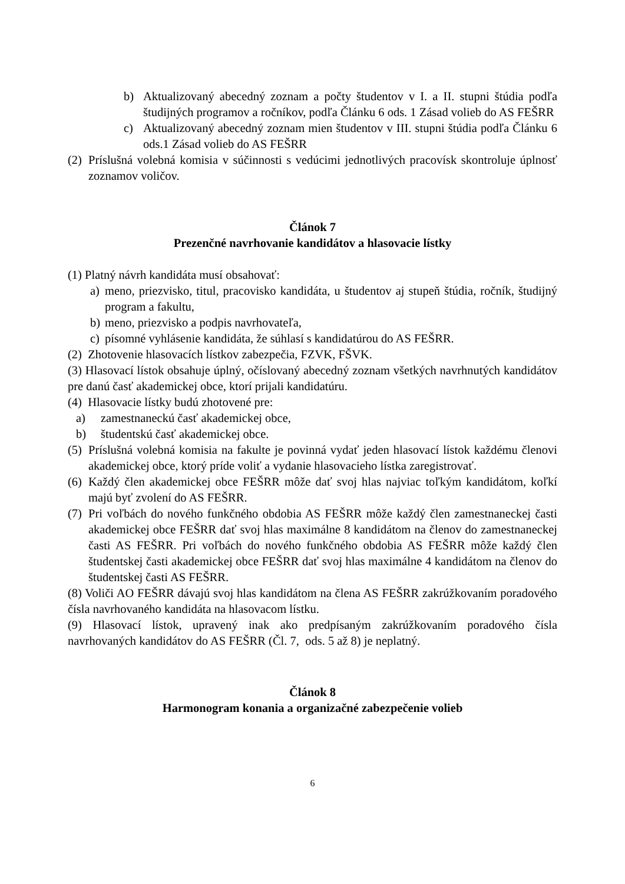b) Aktualizovaný abecedný zoznam a počty študentov v I. a II. stupni štúdia podľa študijných programov a ročníkov, podľa Článku 6 ods. 1 Zásad volieb do AS FEŠRR
c) Aktualizovaný abecedný zoznam mien študentov v III. stupni štúdia podľa Článku 6 ods.1 Zásad volieb do AS FEŠRR
(2) Príslušná volebná komisia v súčinnosti s vedúcimi jednotlivých pracovísk skontroluje úplnosť zoznamov voličov.
Článok 7
Prezenčné navrhovanie kandidátov a hlasovacie lístky
(1) Platný návrh kandidáta musí obsahovať:
a) meno, priezvisko, titul, pracovisko kandidáta, u študentov aj stupeň štúdia, ročník, študijný program a fakultu,
b) meno, priezvisko a podpis navrhovateľa,
c) písomné vyhlásenie kandidáta, že súhlasí s kandidatúrou do AS FEŠRR.
(2) Zhotovenie hlasovacích lístkov zabezpečia, FZVK, FŠVK.
(3) Hlasovací lístok obsahuje úplný, očíslovaný abecedný zoznam všetkých navrhnutých kandidátov pre danú časť akademickej obce, ktorí prijali kandidatúru.
(4) Hlasovacie lístky budú zhotovené pre:
a) zamestnaneckú časť akademickej obce,
b) študentskú časť akademickej obce.
(5) Príslušná volebná komisia na fakulte je povinná vydať jeden hlasovací lístok každému členovi akademickej obce, ktorý príde voliť a vydanie hlasovacieho lístka zaregistrovať.
(6) Každý člen akademickej obce FEŠRR môže dať svoj hlas najviac toľkým kandidátom, koľkí majú byť zvolení do AS FEŠRR.
(7) Pri voľbách do nového funkčného obdobia AS FEŠRR môže každý člen zamestnaneckej časti akademickej obce FEŠRR dať svoj hlas maximálne 8 kandidátom na členov do zamestnaneckej časti AS FEŠRR. Pri voľbách do nového funkčného obdobia AS FEŠRR môže každý člen študentskej časti akademickej obce FEŠRR dať svoj hlas maximálne 4 kandidátom na členov do študentskej časti AS FEŠRR.
(8) Voliči AO FEŠRR dávajú svoj hlas kandidátom na člena AS FEŠRR zakrúžkovaním poradového čísla navrhovaného kandidáta na hlasovacom lístku.
(9) Hlasovací lístok, upravený inak ako predpísaným zakrúžkovaním poradového čísla navrhovaných kandidátov do AS FEŠRR (Čl. 7, ods. 5 až 8) je neplatný.
Článok 8
Harmonogram konania a organizačné zabezpečenie volieb
6